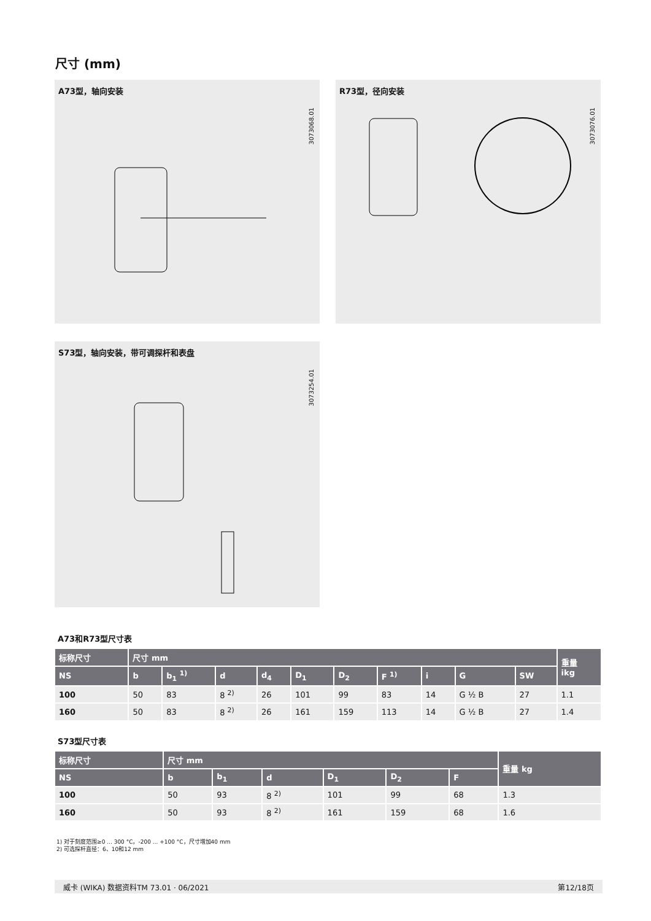尺寸 (mm)
A73型，轴向安装
3073068.01
R73型，径向安装
3073076.01
S73型，轴向安装，带可调探杆和表盘
3073254.01
A73和R73型尺寸表
| 标称尺寸 | 尺寸 mm | | | | | | | | | | 重量 ikg |
| --- | --- | --- | --- | --- | --- | --- | --- | --- | --- | --- | --- |
| NS | b | b<sub>1</sub> <sup>1)</sup> | d | d<sub>4</sub> | D<sub>1</sub> | D<sub>2</sub> | F <sup>1)</sup> | i | G | SW | |
| 100 | 50 | 83 | 8 <sup>2)</sup> | 26 | 101 | 99 | 83 | 14 | G ½ B | 27 | 1.1 |
| 160 | 50 | 83 | 8 <sup>2)</sup> | 26 | 161 | 159 | 113 | 14 | G ½ B | 27 | 1.4 |
S73型尺寸表
| 标称尺寸 | 尺寸 mm | | | | | | 重量 kg |
| --- | --- | --- | --- | --- | --- | --- | --- |
| NS | b | b<sub>1</sub> | d | D<sub>1</sub> | D<sub>2</sub> | F | |
| 100 | 50 | 93 | 8 <sup>2)</sup> | 101 | 99 | 68 | 1.3 |
| 160 | 50 | 93 | 8 <sup>2)</sup> | 161 | 159 | 68 | 1.6 |
1) 对于刻度范围≥0 ... 300 °C，-200 ... +100 °C，尺寸增加40 mm
2) 可选探杆直径：6、10和12 mm
威卡 (WIKA) 数据资料TM 73.01 · 06/2021 第12/18页